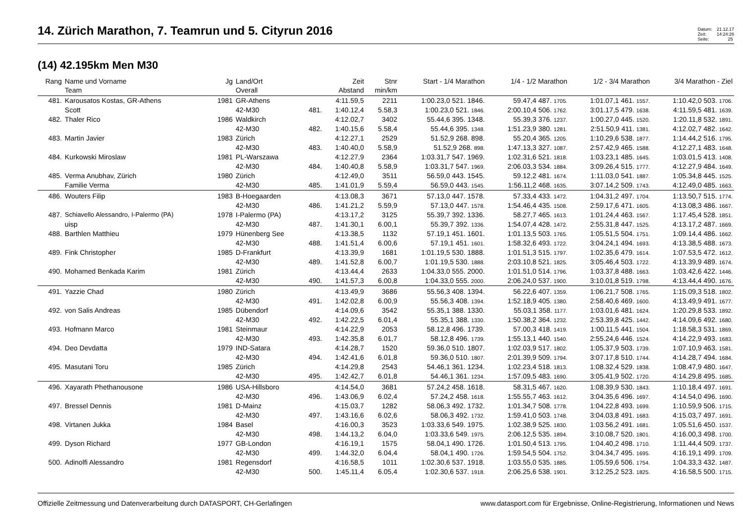14. Zürich Marathon, 7. Teamrun und 5. Cityrun 2016
Datum: 21.12.17
Zeit: 14:24:26
Seite: 25
(14) 42.195km Men M30
| Rang | Name und Vorname | Jg | Land/Ort | | Zeit | Stnr | Start - 1/4 Marathon | 1/4 - 1/2 Marathon | 1/2 - 3/4 Marathon | 3/4 Marathon - Ziel |
| --- | --- | --- | --- | --- | --- | --- | --- | --- | --- | --- |
| | Team | | Overall | | Abstand | min/km | | | | |
| 481. | Karousatos Kostas, GR-Athens | 1981 | GR-Athens | | 4:11.59,5 | 2211 | 1:00.23,0 521. 1846. | 59.47,4 487. 1705. | 1:01.07,1 461. 1557. | 1:10.42,0 503. 1706. |
| | Scott | | 42-M30 | 481. | 1:40.12,4 | 5.58,3 | 1:00.23,0 521. 1846. | 2:00.10,4 506. 1762. | 3:01.17,5 479. 1638. | 4:11.59,5 481. 1639. |
| 482. | Thaler Rico | 1986 | Waldkirch | | 4:12.02,7 | 3402 | 55.44,6 395. 1348. | 55.39,3 376. 1237. | 1:00.27,0 445. 1520. | 1:20.11,8 532. 1891. |
| | | | 42-M30 | 482. | 1:40.15,6 | 5.58,4 | 55.44,6 395. 1348. | 1:51.23,9 380. 1281. | 2:51.50,9 411. 1381. | 4:12.02,7 482. 1642. |
| 483. | Martin Javier | 1983 | Zürich | | 4:12.27,1 | 2529 | 51.52,9 268. 898. | 55.20,4 365. 1205. | 1:10.29,6 538. 1877. | 1:14.44,2 516. 1795. |
| | | | 42-M30 | 483. | 1:40.40,0 | 5.58,9 | 51.52,9 268. 898. | 1:47.13,3 327. 1087. | 2:57.42,9 465. 1588. | 4:12.27,1 483. 1648. |
| 484. | Kurkowski Miroslaw | 1981 | PL-Warszawa | | 4:12.27,9 | 2364 | 1:03.31,7 547. 1969. | 1:02.31,6 521. 1818. | 1:03.23,1 485. 1645. | 1:03.01,5 413. 1408. |
| | | | 42-M30 | 484. | 1:40.40,8 | 5.58,9 | 1:03.31,7 547. 1969. | 2:06.03,3 534. 1884. | 3:09.26,4 515. 1777. | 4:12.27,9 484. 1649. |
| 485. | Verma Anubhav, Zürich | 1980 | Zürich | | 4:12.49,0 | 3511 | 56.59,0 443. 1545. | 59.12,2 481. 1674. | 1:11.03,0 541. 1887. | 1:05.34,8 445. 1525. |
| | Familie Verma | | 42-M30 | 485. | 1:41.01,9 | 5.59,4 | 56.59,0 443. 1545. | 1:56.11,2 468. 1635. | 3:07.14,2 509. 1743. | 4:12.49,0 485. 1663. |
| 486. | Wouters Filip | 1983 | B-Hoegaarden | | 4:13.08,3 | 3671 | 57.13,0 447. 1578. | 57.33,4 433. 1472. | 1:04.31,2 497. 1704. | 1:13.50,7 515. 1774. |
| | | | 42-M30 | 486. | 1:41.21,2 | 5.59,9 | 57.13,0 447. 1578. | 1:54.46,4 435. 1508. | 2:59.17,6 471. 1605. | 4:13.08,3 486. 1667. |
| 487. | Schiavello Alessandro, I-Palermo (PA) | 1978 | I-Palermo (PA) | | 4:13.17,2 | 3125 | 55.39,7 392. 1336. | 58.27,7 465. 1613. | 1:01.24,4 463. 1567. | 1:17.45,4 528. 1851. |
| | uisp | | 42-M30 | 487. | 1:41.30,1 | 6.00,1 | 55.39,7 392. 1336. | 1:54.07,4 428. 1472. | 2:55.31,8 447. 1525. | 4:13.17,2 487. 1669. |
| 488. | Barthlen Matthieu | 1979 | Hünenberg See | | 4:13.38,5 | 1132 | 57.19,1 451. 1601. | 1:01.13,5 503. 1765. | 1:05.51,5 504. 1751. | 1:09.14,4 486. 1662. |
| | | | 42-M30 | 488. | 1:41.51,4 | 6.00,6 | 57.19,1 451. 1601. | 1:58.32,6 493. 1722. | 3:04.24,1 494. 1693. | 4:13.38,5 488. 1673. |
| 489. | Fink Christopher | 1985 | D-Frankfurt | | 4:13.39,9 | 1681 | 1:01.19,5 530. 1888. | 1:01.51,3 515. 1797. | 1:02.35,6 479. 1614. | 1:07.53,5 472. 1612. |
| | | | 42-M30 | 489. | 1:41.52,8 | 6.00,7 | 1:01.19,5 530. 1888. | 2:03.10,8 521. 1825. | 3:05.46,4 503. 1722. | 4:13.39,9 489. 1674. |
| 490. | Mohamed Benkada Karim | 1981 | Zürich | | 4:13.44,4 | 2633 | 1:04.33,0 555. 2000. | 1:01.51,0 514. 1796. | 1:03.37,8 488. 1663. | 1:03.42,6 422. 1446. |
| | | | 42-M30 | 490. | 1:41.57,3 | 6.00,8 | 1:04.33,0 555. 2000. | 2:06.24,0 537. 1900. | 3:10.01,8 519. 1798. | 4:13.44,4 490. 1676. |
| 491. | Yazzie Chad | 1980 | Zürich | | 4:13.49,9 | 3686 | 55.56,3 408. 1394. | 56.22,6 407. 1359. | 1:06.21,7 508. 1765. | 1:15.09,3 518. 1802. |
| | | | 42-M30 | 491. | 1:42.02,8 | 6.00,9 | 55.56,3 408. 1394. | 1:52.18,9 405. 1380. | 2:58.40,6 469. 1600. | 4:13.49,9 491. 1677. |
| 492. | von Salis Andreas | 1985 | Dübendorf | | 4:14.09,6 | 3542 | 55.35,1 388. 1330. | 55.03,1 358. 1177. | 1:03.01,6 481. 1624. | 1:20.29,8 533. 1892. |
| | | | 42-M30 | 492. | 1:42.22,5 | 6.01,4 | 55.35,1 388. 1330. | 1:50.38,2 364. 1232. | 2:53.39,8 425. 1442. | 4:14.09,6 492. 1680. |
| 493. | Hofmann Marco | 1981 | Steinmaur | | 4:14.22,9 | 2053 | 58.12,8 496. 1739. | 57.00,3 418. 1419. | 1:00.11,5 441. 1504. | 1:18.58,3 531. 1869. |
| | | | 42-M30 | 493. | 1:42.35,8 | 6.01,7 | 58.12,8 496. 1739. | 1:55.13,1 440. 1540. | 2:55.24,6 446. 1524. | 4:14.22,9 493. 1683. |
| 494. | Deo Devdatta | 1979 | IND-Satara | | 4:14.28,7 | 1520 | 59.36,0 510. 1807. | 1:02.03,9 517. 1802. | 1:05.37,9 503. 1739. | 1:07.10,9 463. 1581. |
| | | | 42-M30 | 494. | 1:42.41,6 | 6.01,8 | 59.36,0 510. 1807. | 2:01.39,9 509. 1794. | 3:07.17,8 510. 1744. | 4:14.28,7 494. 1684. |
| 495. | Masutani Toru | 1985 | Zürich | | 4:14.29,8 | 2543 | 54.46,1 361. 1234. | 1:02.23,4 518. 1813. | 1:08.32,4 529. 1838. | 1:08.47,9 480. 1647. |
| | | | 42-M30 | 495. | 1:42.42,7 | 6.01,8 | 54.46,1 361. 1234. | 1:57.09,5 483. 1690. | 3:05.41,9 502. 1720. | 4:14.29,8 495. 1685. |
| 496. | Xayarath Phethanousone | 1986 | USA-Hillsboro | | 4:14.54,0 | 3681 | 57.24,2 458. 1618. | 58.31,5 467. 1620. | 1:08.39,9 530. 1843. | 1:10.18,4 497. 1691. |
| | | | 42-M30 | 496. | 1:43.06,9 | 6.02,4 | 57.24,2 458. 1618. | 1:55.55,7 463. 1612. | 3:04.35,6 496. 1697. | 4:14.54,0 496. 1690. |
| 497. | Bressel Dennis | 1981 | D-Mainz | | 4:15.03,7 | 1282 | 58.06,3 492. 1732. | 1:01.34,7 508. 1778. | 1:04.22,8 493. 1699. | 1:10.59,9 506. 1715. |
| | | | 42-M30 | 497. | 1:43.16,6 | 6.02,6 | 58.06,3 492. 1732. | 1:59.41,0 503. 1748. | 3:04.03,8 491. 1683. | 4:15.03,7 497. 1691. |
| 498. | Virtanen Jukka | 1984 | Basel | | 4:16.00,3 | 3523 | 1:03.33,6 549. 1975. | 1:02.38,9 525. 1830. | 1:03.56,2 491. 1681. | 1:05.51,6 450. 1537. |
| | | | 42-M30 | 498. | 1:44.13,2 | 6.04,0 | 1:03.33,6 549. 1975. | 2:06.12,5 535. 1894. | 3:10.08,7 520. 1801. | 4:16.00,3 498. 1700. |
| 499. | Dyson Richard | 1977 | GB-London | | 4:16.19,1 | 1575 | 58.04,1 490. 1726. | 1:01.50,4 513. 1795. | 1:04.40,2 498. 1710. | 1:11.44,4 509. 1737. |
| | | | 42-M30 | 499. | 1:44.32,0 | 6.04,4 | 58.04,1 490. 1726. | 1:59.54,5 504. 1752. | 3:04.34,7 495. 1695. | 4:16.19,1 499. 1709. |
| 500. | Adinolfi Alessandro | 1981 | Regensdorf | | 4:16.58,5 | 1011 | 1:02.30,6 537. 1918. | 1:03.55,0 535. 1885. | 1:05.59,6 506. 1754. | 1:04.33,3 432. 1487. |
| | | | 42-M30 | 500. | 1:45.11,4 | 6.05,4 | 1:02.30,6 537. 1918. | 2:06.25,6 538. 1901. | 3:12.25,2 523. 1825. | 4:16.58,5 500. 1715. |
Offizielle Zeitmessung und Datenverarbeitung durch DATASPORT, CH-Gerlafingen www.datasport.com für Ergebnisse, Online-Registrierung, Informationen und News